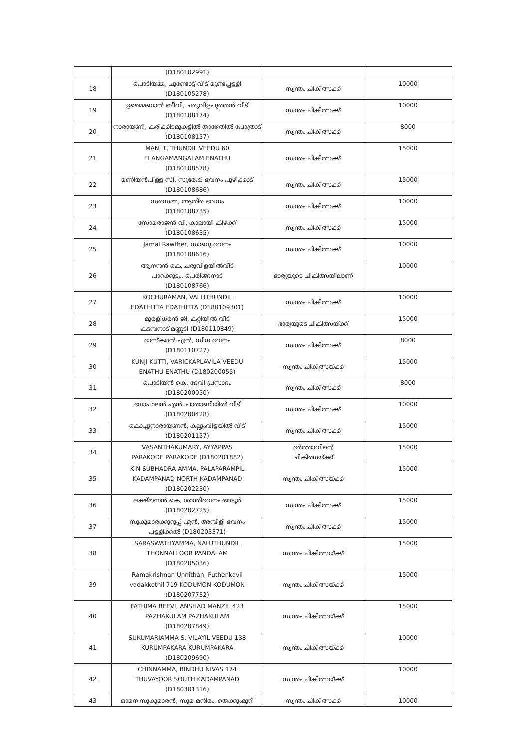| | (D180102991) | | |
| 18 | പൊടിയമ്മ, ചുണ്ടോട്ട് വീട് മുണ്ടപ്പള്ളി (D180105278) | സ്വന്തം ചികിത്സക്ക് | 10000 |
| 19 | ഉമ്മൈബാൻ ബീവി, ചരുവിളപുത്തൻ വീട് (D180108174) | സ്വന്തം ചികിത്സക്ക് | 10000 |
| 20 | നാരായണി, കരിക്കിടമുകളിൽ താഴേതിൽ പോത്രാട് (D180108157) | സ്വന്തം ചികിത്സക്ക് | 8000 |
| 21 | MANI T, THUNDIL VEEDU 60 ELANGAMANGALAM ENATHU (D180108578) | സ്വന്തം ചികിത്സക്ക് | 15000 |
| 22 | മണിയൻപിള്ള സി, സുരേഷ് ഭവനം പുഴിക്കാട് (D180108686) | സ്വന്തം ചികിത്സക്ക് | 15000 |
| 23 | സരസമ്മ, ആതിര ഭവനം (D180108735) | സ്വന്തം ചികിത്സക്ക് | 10000 |
| 24 | സോമരാജൻ വി, കാലായി കിഴക്ക് (D180108635) | സ്വന്തം ചികിത്സക്ക് | 15000 |
| 25 | Jamal Rawther, സാബു ഭവനം (D180108616) | സ്വന്തം ചികിത്സക്ക് | 10000 |
| 26 | ആനന്ദൻ കെ, ചരുവിളയിൽവീട് പാറക്കൂട്ടം, പെരിങ്ങനാട് (D180108766) | ഭാര്യയുടെ ചികിത്സയിലാണ് | 10000 |
| 27 | KOCHURAMAN, VALLITHUNDIL EDATHITTA EDATHITTA (D180109301) | സ്വന്തം ചികിത്സക്ക് | 10000 |
| 28 | മുരളീധരൻ ജി, കറ്റിയിൽ വീട് കടമ്പനാട് മണ്ണടി (D180110849) | ഭാര്യയുടെ ചികിത്സയ്ക്ക് | 15000 |
| 29 | ഭാസ്കരൻ എൻ, സീന ഭവനം (D180110727) | സ്വന്തം ചികിത്സക്ക് | 8000 |
| 30 | KUNJI KUTTI, VARICKAPLAVILA VEEDU ENATHU ENATHU (D180200055) | സ്വന്തം ചികിത്സയ്ക്ക് | 15000 |
| 31 | പൊടിയൻ കെ, ദേവി പ്രസാദം (D180200050) | സ്വന്തം ചികിത്സക്ക് | 8000 |
| 32 | ഗോപാലൻ എൻ, പാതാണിയിൽ വീട് (D180200428) | സ്വന്തം ചികിത്സക്ക് | 10000 |
| 33 | കൊച്ചുനാരായണൻ, കല്ലുംവിളയിൽ വീട് (D180201157) | സ്വന്തം ചികിത്സക്ക് | 15000 |
| 34 | VASANTHAKUMARY, AYYAPPAS PARAKODE PARAKODE (D180201882) | ഭർത്താവിന്റെ ചികിത്സയ്ക്ക് | 15000 |
| 35 | K N SUBHADRA AMMA, PALAPARAMPIL KADAMPANAD NORTH KADAMPANAD (D180202230) | സ്വന്തം ചികിത്സയ്ക്ക് | 15000 |
| 36 | ലക്ഷ്മണൻ കെ, ശാന്തിഭവനം അടൂർ (D180202725) | സ്വന്തം ചികിത്സക്ക് | 15000 |
| 37 | സുകുമാരക്കുറുപ്പ് എൻ, അമ്പിളി ഭവനം പള്ളിക്കൽ (D180203371) | സ്വന്തം ചികിത്സക്ക് | 15000 |
| 38 | SARASWATHYAMMA, NALUTHUNDIL THONNALLOOR PANDALAM (D180205036) | സ്വന്തം ചികിത്സയ്ക്ക് | 15000 |
| 39 | Ramakrishnan Unnithan, Puthenkavil vadakkethil 719 KODUMON KODUMON (D180207732) | സ്വന്തം ചികിത്സയ്ക്ക് | 15000 |
| 40 | FATHIMA BEEVI, ANSHAD MANZIL 423 PAZHAKULAM PAZHAKULAM (D180207849) | സ്വന്തം ചികിത്സയ്ക്ക് | 15000 |
| 41 | SUKUMARIAMMA S, VILAYIL VEEDU 138 KURUMPAKARA KURUMPAKARA (D180209690) | സ്വന്തം ചികിത്സയ്ക്ക് | 10000 |
| 42 | CHINNAMMA, BINDHU NIVAS 174 THUVAYOOR SOUTH KADAMPANAD (D180301316) | സ്വന്തം ചികിത്സയ്ക്ക് | 10000 |
| 43 | ഓമന സുകുമാരൻ, സുമ മന്ദിരം, തെക്കുംമുറി | സ്വന്തം ചികിത്സക്ക് | 10000 |